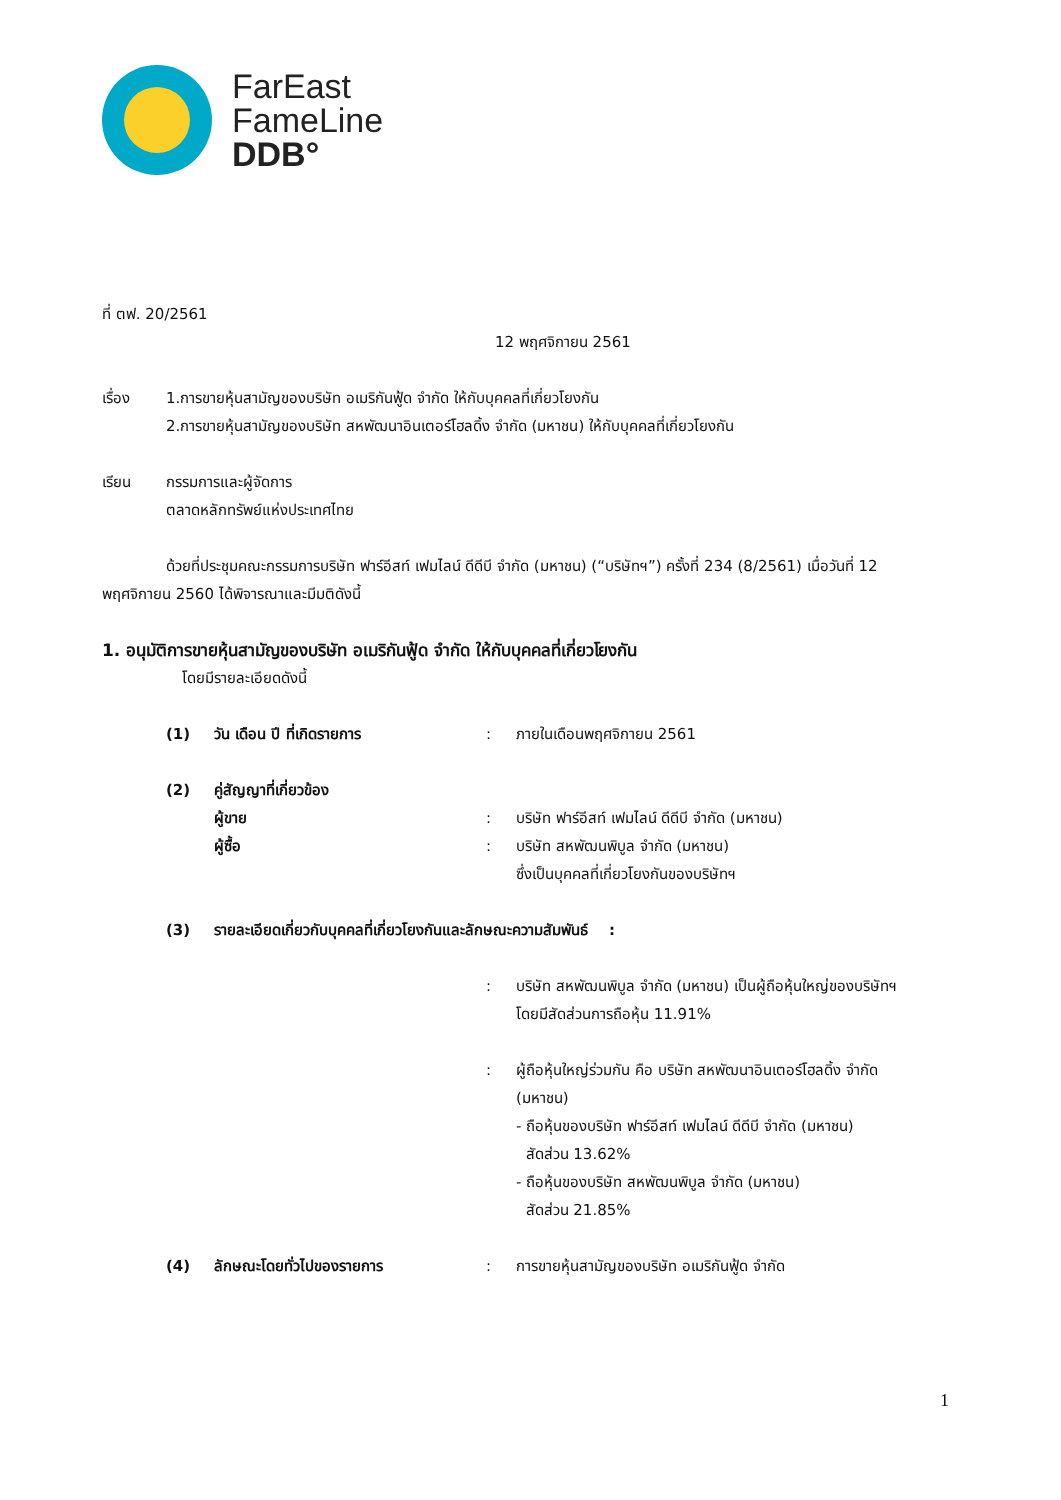FarEast
FameLine
DDB°
ที่ ตฟ. 20/2561
12 พฤศจิกายน 2561
เรื่อง 1.การขายหุ้นสามัญของบริษัท อเมริกันฟู้ด จำกัด ให้กับบุคคลที่เกี่ยวโยงกัน
2.การขายหุ้นสามัญของบริษัท สหพัฒนาอินเตอร์โฮลดิ้ง จำกัด (มหาชน) ให้กับบุคคลที่เกี่ยวโยงกัน
เรียน กรรมการและผู้จัดการ
ตลาดหลักทรัพย์แห่งประเทศไทย
ด้วยที่ประชุมคณะกรรมการบริษัท ฟาร์อีสท์ เฟมไลน์ ดีดีบี จำกัด (มหาชน) (“บริษัทฯ”) ครั้งที่ 234 (8/2561) เมื่อวันที่ 12 พฤศจิกายน 2560 ได้พิจารณาและมีมติดังนี้
1. อนุมัติการขายหุ้นสามัญของบริษัท อเมริกันฟู้ด จำกัด ให้กับบุคคลที่เกี่ยวโยงกัน
โดยมีรายละเอียดดังนี้
(1) วัน เดือน ปี ที่เกิดรายการ : ภายในเดือนพฤศจิกายน 2561
(2) คู่สัญญาที่เกี่ยวข้อง
ผู้ขาย : บริษัท ฟาร์อีสท์ เฟมไลน์ ดีดีบี จำกัด (มหาชน)
ผู้ซื้อ : บริษัท สหพัฒนพิบูล จำกัด (มหาชน)
ซึ่งเป็นบุคคลที่เกี่ยวโยงกันของบริษัทฯ
(3) รายละเอียดเกี่ยวกับบุคคลที่เกี่ยวโยงกันและลักษณะความสัมพันธ์ :
: บริษัท สหพัฒนพิบูล จำกัด (มหาชน) เป็นผู้ถือหุ้นใหญ่ของบริษัทฯ โดยมีสัดส่วนการถือหุ้น 11.91%
: ผู้ถือหุ้นใหญ่ร่วมกัน คือ บริษัท สหพัฒนาอินเตอร์โฮลดิ้ง จำกัด (มหาชน)
- ถือหุ้นของบริษัท ฟาร์อีสท์ เฟมไลน์ ดีดีบี จำกัด (มหาชน)
สัดส่วน 13.62%
- ถือหุ้นของบริษัท สหพัฒนพิบูล จำกัด (มหาชน)
สัดส่วน 21.85%
(4) ลักษณะโดยทั่วไปของรายการ : การขายหุ้นสามัญของบริษัท อเมริกันฟู้ด จำกัด
1